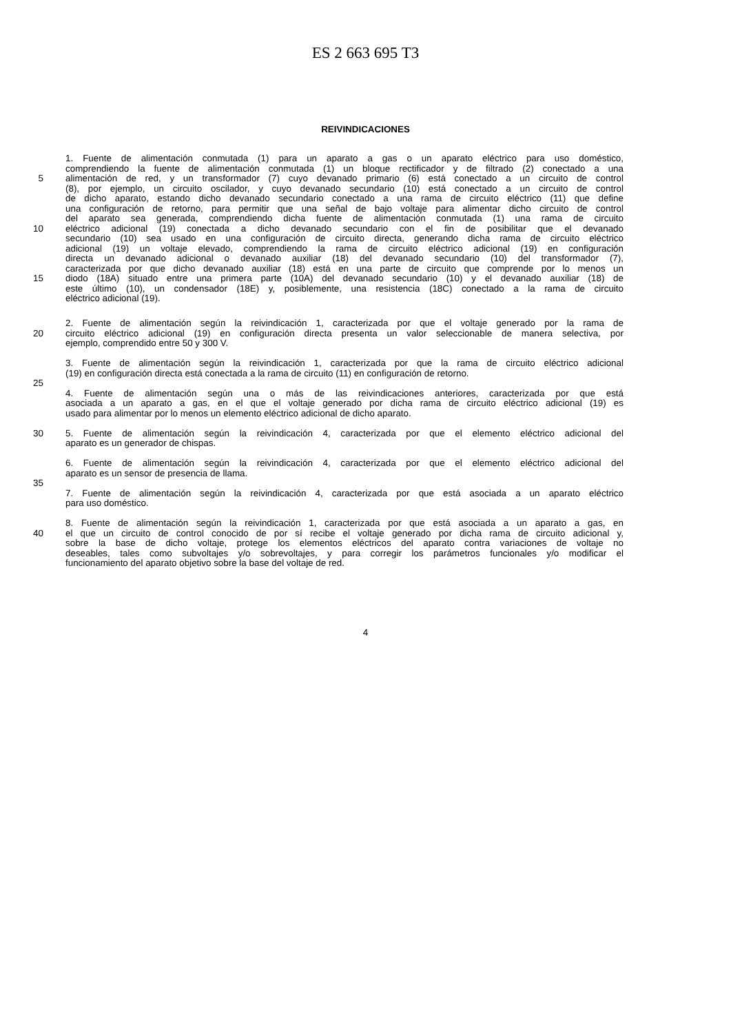ES 2 663 695 T3
REIVINDICACIONES
1. Fuente de alimentación conmutada (1) para un aparato a gas o un aparato eléctrico para uso doméstico,
comprendiendo la fuente de alimentación conmutada (1) un bloque rectificador y de filtrado (2) conectado a una
5 alimentación de red, y un transformador (7) cuyo devanado primario (6) está conectado a un circuito de control
(8), por ejemplo, un circuito oscilador, y cuyo devanado secundario (10) está conectado a un circuito de control
de dicho aparato, estando dicho devanado secundario conectado a una rama de circuito eléctrico (11) que define
una configuración de retorno, para permitir que una señal de bajo voltaje para alimentar dicho circuito de control
del aparato sea generada, comprendiendo dicha fuente de alimentación conmutada (1) una rama de circuito
10 eléctrico adicional (19) conectada a dicho devanado secundario con el fin de posibilitar que el devanado
secundario (10) sea usado en una configuración de circuito directa, generando dicha rama de circuito eléctrico
adicional (19) un voltaje elevado, comprendiendo la rama de circuito eléctrico adicional (19) en configuración
directa un devanado adicional o devanado auxiliar (18) del devanado secundario (10) del transformador (7),
caracterizada por que dicho devanado auxiliar (18) está en una parte de circuito que comprende por lo menos un
15 diodo (18A) situado entre una primera parte (10A) del devanado secundario (10) y el devanado auxiliar (18) de
este último (10), un condensador (18E) y, posiblemente, una resistencia (18C) conectado a la rama de circuito
eléctrico adicional (19).
2. Fuente de alimentación según la reivindicación 1, caracterizada por que el voltaje generado por la rama de
20 circuito eléctrico adicional (19) en configuración directa presenta un valor seleccionable de manera selectiva, por
ejemplo, comprendido entre 50 y 300 V.
3. Fuente de alimentación según la reivindicación 1, caracterizada por que la rama de circuito eléctrico adicional
(19) en configuración directa está conectada a la rama de circuito (11) en configuración de retorno.
25
4. Fuente de alimentación según una o más de las reivindicaciones anteriores, caracterizada por que está
asociada a un aparato a gas, en el que el voltaje generado por dicha rama de circuito eléctrico adicional (19) es
usado para alimentar por lo menos un elemento eléctrico adicional de dicho aparato.
30 5. Fuente de alimentación según la reivindicación 4, caracterizada por que el elemento eléctrico adicional del
aparato es un generador de chispas.
6. Fuente de alimentación según la reivindicación 4, caracterizada por que el elemento eléctrico adicional del
aparato es un sensor de presencia de llama.
35
7. Fuente de alimentación según la reivindicación 4, caracterizada por que está asociada a un aparato eléctrico
para uso doméstico.
8. Fuente de alimentación según la reivindicación 1, caracterizada por que está asociada a un aparato a gas, en
40 el que un circuito de control conocido de por sí recibe el voltaje generado por dicha rama de circuito adicional y,
sobre la base de dicho voltaje, protege los elementos eléctricos del aparato contra variaciones de voltaje no
deseables, tales como subvoltajes y/o sobrevoltajes, y para corregir los parámetros funcionales y/o modificar el
funcionamiento del aparato objetivo sobre la base del voltaje de red.
4